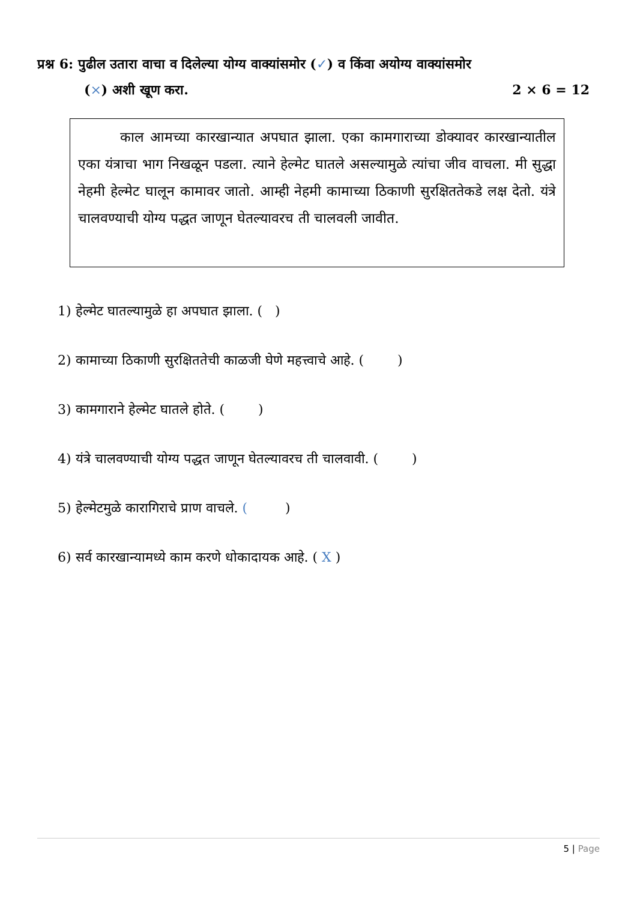प्रश्न 6: पुढील उतारा वाचा व दिलेल्या योग्य वाक्यांसमोर (✓) व किंवा अयोग्य वाक्यांसमोर
(×) अशी खूण करा. 2 × 6 = 12
काल आमच्या कारखान्यात अपघात झाला. एका कामगाराच्या डोक्यावर कारखान्यातील एका यंत्राचा भाग निखळून पडला. त्याने हेल्मेट घातले असल्यामुळे त्यांचा जीव वाचला. मी सुद्धा नेहमी हेल्मेट घालून कामावर जातो. आम्ही नेहमी कामाच्या ठिकाणी सुरक्षिततेकडे लक्ष देतो. यंत्रे चालवण्याची योग्य पद्धत जाणून घेतल्यावरच ती चालवली जावीत.
1) हेल्मेट घातल्यामुळे हा अपघात झाला. ( )
2) कामाच्या ठिकाणी सुरक्षिततेची काळजी घेणे महत्त्वाचे आहे. ( )
3) कामगाराने हेल्मेट घातले होते. ( )
4) यंत्रे चालवण्याची योग्य पद्धत जाणून घेतल्यावरच ती चालवावी. ( )
5) हेल्मेटमुळे कारागिराचे प्राण वाचले. ( )
6) सर्व कारखान्यामध्ये काम करणे धोकादायक आहे. ( X )
5 | Page